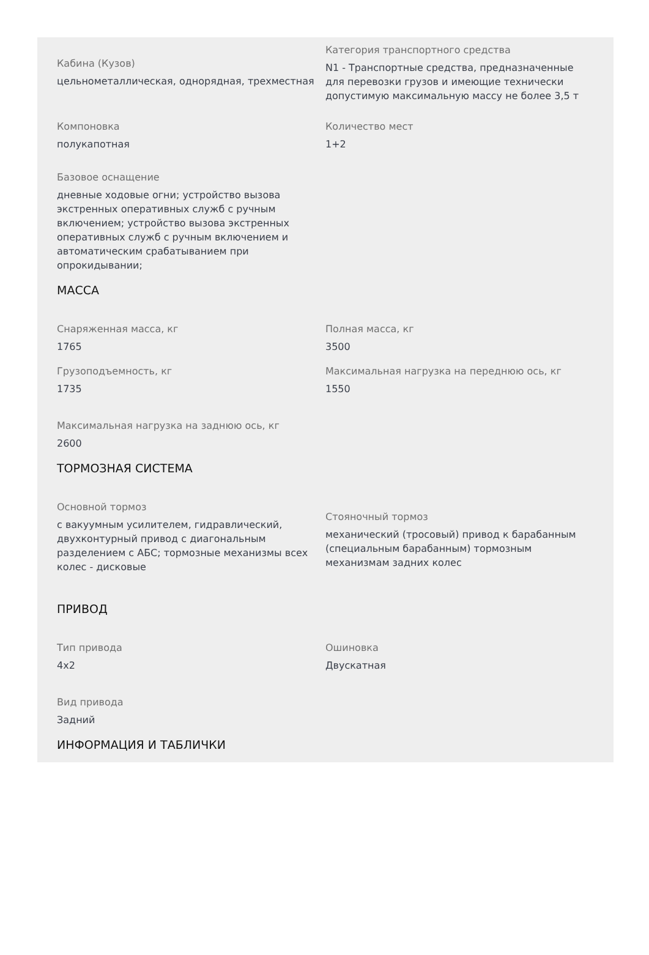Кабина (Кузов)
цельнометаллическая, однорядная, трехместная
Категория транспортного средства
N1 - Транспортные средства, предназначенные для перевозки грузов и имеющие технически допустимую максимальную массу не более 3,5 т
Компоновка
полукапотная
Количество мест
1+2
Базовое оснащение
дневные ходовые огни; устройство вызова экстренных оперативных служб с ручным включением; устройство вызова экстренных оперативных служб с ручным включением и автоматическим срабатыванием при опрокидывании;
МАССА
Снаряженная масса, кг
1765
Полная масса, кг
3500
Грузоподъемность, кг
1735
Максимальная нагрузка на переднюю ось, кг
1550
Максимальная нагрузка на заднюю ось, кг
2600
ТОРМОЗНАЯ СИСТЕМА
Основной тормоз
с вакуумным усилителем, гидравлический, двухконтурный привод с диагональным разделением с АБС; тормозные механизмы всех колес - дисковые
Стояночный тормоз
механический (тросовый) привод к барабанным (специальным барабанным) тормозным механизмам задних колес
ПРИВОД
Тип привода
4x2
Ошиновка
Двускатная
Вид привода
Задний
ИНФОРМАЦИЯ И ТАБЛИЧКИ